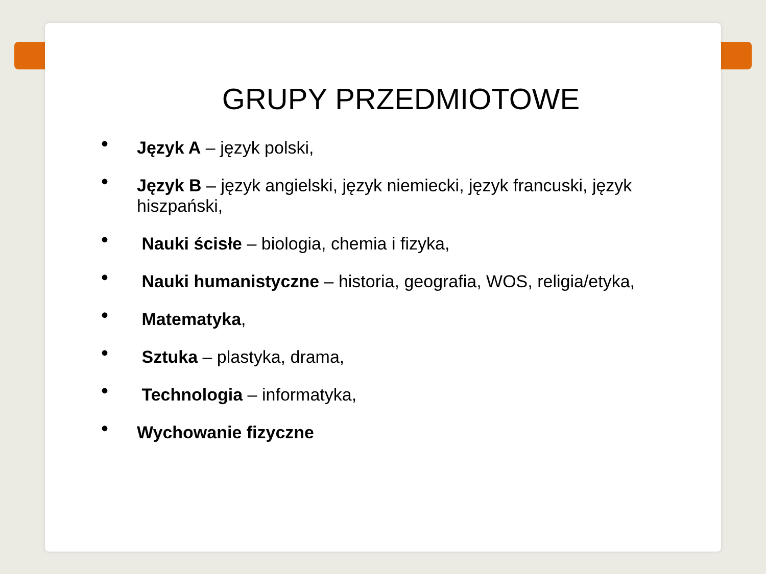GRUPY PRZEDMIOTOWE
• Język A – język polski,
• Język B – język angielski, język niemiecki, język francuski, język hiszpański,
• Nauki ścisłe – biologia, chemia i fizyka,
• Nauki humanistyczne – historia, geografia, WOS, religia/etyka,
• Matematyka,
• Sztuka – plastyka, drama,
• Technologia – informatyka,
• Wychowanie fizyczne